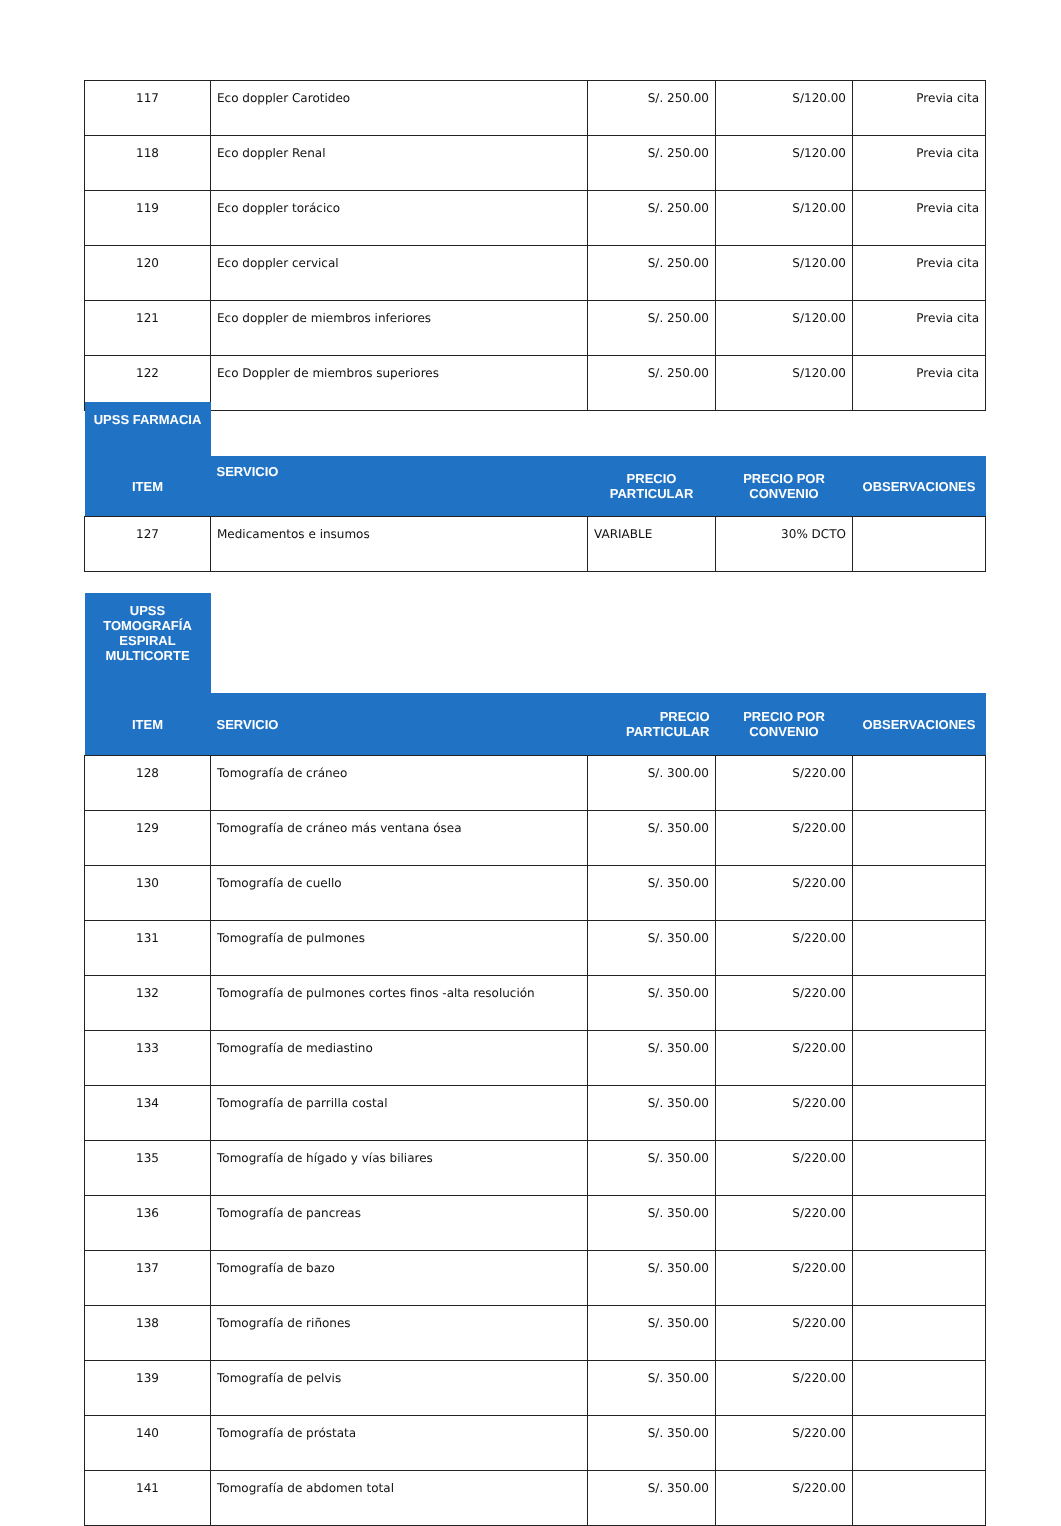| 117 | Eco doppler Carotideo | S/. 250.00 | S/120.00 | Previa cita |
| 118 | Eco doppler Renal | S/. 250.00 | S/120.00 | Previa cita |
| 119 | Eco doppler torácico | S/. 250.00 | S/120.00 | Previa cita |
| 120 | Eco doppler cervical | S/. 250.00 | S/120.00 | Previa cita |
| 121 | Eco doppler de miembros inferiores | S/. 250.00 | S/120.00 | Previa cita |
| 122 | Eco Doppler de miembros superiores | S/. 250.00 | S/120.00 | Previa cita |
| UPSS FARMACIA | | | | |
| ITEM | SERVICIO | PRECIO PARTICULAR | PRECIO POR CONVENIO | OBSERVACIONES |
| 127 | Medicamentos e insumos | VARIABLE | 30% DCTO | |
| UPSS TOMOGRAFÍA ESPIRAL MULTICORTE | | | | |
| ITEM | SERVICIO | PRECIO PARTICULAR | PRECIO POR CONVENIO | OBSERVACIONES |
| 128 | Tomografía de cráneo | S/. 300.00 | S/220.00 | |
| 129 | Tomografía de cráneo más ventana ósea | S/. 350.00 | S/220.00 | |
| 130 | Tomografía de cuello | S/. 350.00 | S/220.00 | |
| 131 | Tomografía de pulmones | S/. 350.00 | S/220.00 | |
| 132 | Tomografía de pulmones cortes finos -alta resolución | S/. 350.00 | S/220.00 | |
| 133 | Tomografía de mediastino | S/. 350.00 | S/220.00 | |
| 134 | Tomografía de parrilla costal | S/. 350.00 | S/220.00 | |
| 135 | Tomografía de hígado y vías biliares | S/. 350.00 | S/220.00 | |
| 136 | Tomografía de pancreas | S/. 350.00 | S/220.00 | |
| 137 | Tomografía de bazo | S/. 350.00 | S/220.00 | |
| 138 | Tomografía de riñones | S/. 350.00 | S/220.00 | |
| 139 | Tomografía de pelvis | S/. 350.00 | S/220.00 | |
| 140 | Tomografía de próstata | S/. 350.00 | S/220.00 | |
| 141 | Tomografía de abdomen total | S/. 350.00 | S/220.00 | |